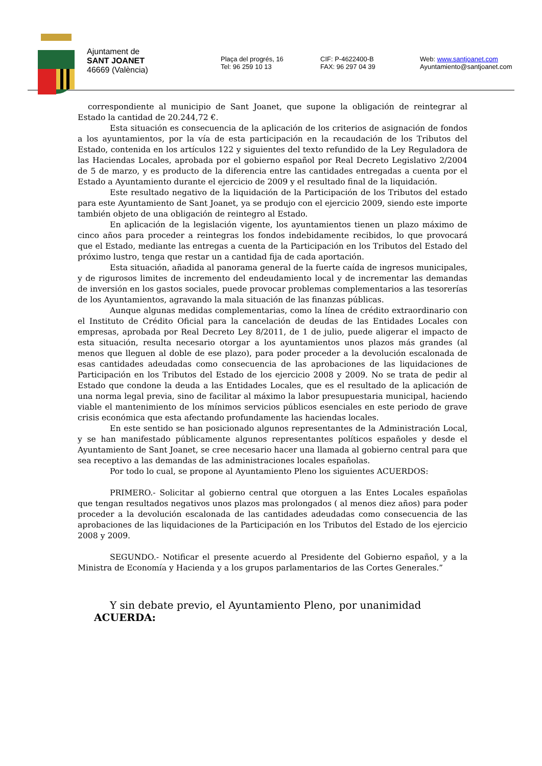Ajuntament de
SANT JOANET
46669 (València)
Plaça del progrés, 16
Tel: 96 259 10 13
CIF: P-4622400-B
FAX: 96 297 04 39
Web: www.santjoanet.com
Ayuntamiento@santjoanet.com
correspondiente al municipio de Sant Joanet, que supone la obligación de reintegrar al Estado la cantidad de 20.244,72 €.
Esta situación es consecuencia de la aplicación de los criterios de asignación de fondos a los ayuntamientos, por la vía de esta participación en la recaudación de los Tributos del Estado, contenida en los artículos 122 y siguientes del texto refundido de la Ley Reguladora de las Haciendas Locales, aprobada por el gobierno español por Real Decreto Legislativo 2/2004 de 5 de marzo, y es producto de la diferencia entre las cantidades entregadas a cuenta por el Estado a Ayuntamiento durante el ejercicio de 2009 y el resultado final de la liquidación.
Este resultado negativo de la liquidación de la Participación de los Tributos del estado para este Ayuntamiento de Sant Joanet, ya se produjo con el ejercicio 2009, siendo este importe también objeto de una obligación de reintegro al Estado.
En aplicación de la legislación vigente, los ayuntamientos tienen un plazo máximo de cinco años para proceder a reintegras los fondos indebidamente recibidos, lo que provocará que el Estado, mediante las entregas a cuenta de la Participación en los Tributos del Estado del próximo lustro, tenga que restar un a cantidad fija de cada aportación.
Esta situación, añadida al panorama general de la fuerte caída de ingresos municipales, y de rigurosos limites de incremento del endeudamiento local y de incrementar las demandas de inversión en los gastos sociales, puede provocar problemas complementarios a las tesorerías de los Ayuntamientos, agravando la mala situación de las finanzas públicas.
Aunque algunas medidas complementarias, como la línea de crédito extraordinario con el Instituto de Crédito Oficial para la cancelación de deudas de las Entidades Locales con empresas, aprobada por Real Decreto Ley 8/2011, de 1 de julio, puede aligerar el impacto de esta situación, resulta necesario otorgar a los ayuntamientos unos plazos más grandes (al menos que lleguen al doble de ese plazo), para poder proceder a la devolución escalonada de esas cantidades adeudadas como consecuencia de las aprobaciones de las liquidaciones de Participación en los Tributos del Estado de los ejercicio 2008 y 2009. No se trata de pedir al Estado que condone la deuda a las Entidades Locales, que es el resultado de la aplicación de una norma legal previa, sino de facilitar al máximo la labor presupuestaria municipal, haciendo viable el mantenimiento de los mínimos servicios públicos esenciales en este periodo de grave crisis económica que esta afectando profundamente las haciendas locales.
En este sentido se han posicionado algunos representantes de la Administración Local, y se han manifestado públicamente algunos representantes políticos españoles y desde el Ayuntamiento de Sant Joanet, se cree necesario hacer una llamada al gobierno central para que sea receptivo a las demandas de las administraciones locales españolas.
Por todo lo cual, se propone al Ayuntamiento Pleno los siguientes ACUERDOS:
PRIMERO.- Solicitar al gobierno central que otorguen a las Entes Locales españolas que tengan resultados negativos unos plazos mas prolongados ( al menos diez años) para poder proceder a la devolución escalonada de las cantidades adeudadas como consecuencia de las aprobaciones de las liquidaciones de la Participación en los Tributos del Estado de los ejercicio 2008 y 2009.
SEGUNDO.- Notificar el presente acuerdo al Presidente del Gobierno español, y a la Ministra de Economía y Hacienda y a los grupos parlamentarios de las Cortes Generales.”
Y sin debate previo, el Ayuntamiento Pleno, por unanimidad
ACUERDA: